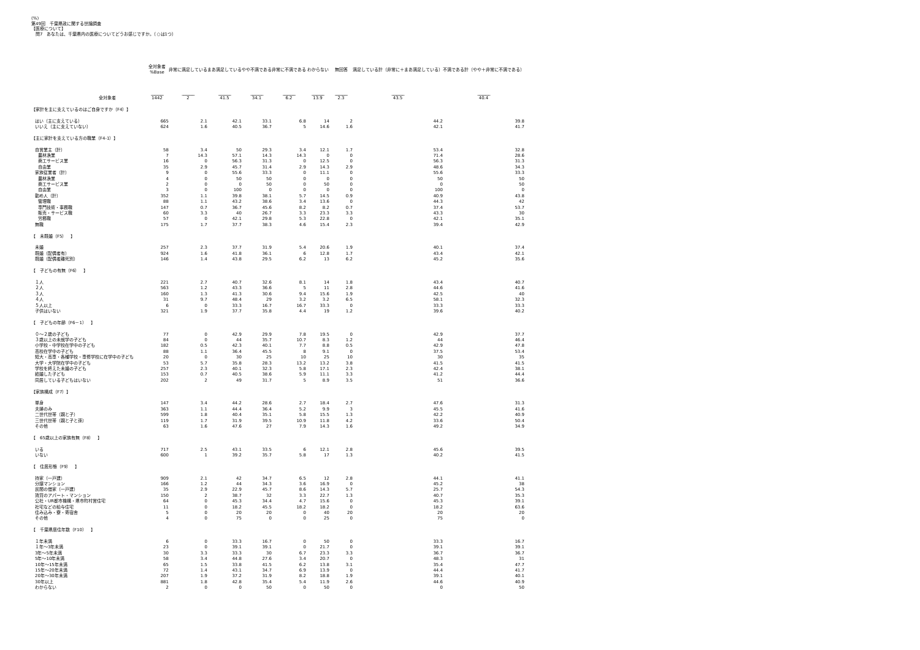(%)
第49回　千葉県政に関する世論調査
【医療について】
　問7　あなたは、千葉県内の医療についてどうお感じですか。（○は1つ）
| | 全対象者 %Base | 非常に満足している | まあ満足している | やや不満である | 非常に不満である | わからない | 無回答 | 満足している計（非常に＋まあ満足している） | 不満である計（やや＋非常に不満である） |
| --- | --- | --- | --- | --- | --- | --- | --- | --- | --- |
| | ________ | ________ | ________ | ________ | ________ | ________ | ________ | ________ | ________ |
| 全対象者 | 1442 | 2 | 41.5 | 34.1 | 6.2 | 13.9 | 2.3 | 43.5 | 40.4 |
| 【家計を主に支えているのはご自身ですか（F4）】 | | | | | | | | | |
| はい（主に支えている） | 665 | 2.1 | 42.1 | 33.1 | 6.8 | 14 | 2 | 44.2 | 39.8 |
| いいえ（主に支えていない） | 624 | 1.6 | 40.5 | 36.7 | 5 | 14.6 | 1.6 | 42.1 | 41.7 |
| 【主に家計を支えている方の職業（F4-1）】 | | | | | | | | | |
| 自営業主（計） | 58 | 3.4 | 50 | 29.3 | 3.4 | 12.1 | 1.7 | 53.4 | 32.8 |
| 農林漁業 | 7 | 14.3 | 57.1 | 14.3 | 14.3 | 0 | 0 | 71.4 | 28.6 |
| 商工サービス業 | 16 | 0 | 56.3 | 31.3 | 0 | 12.5 | 0 | 56.3 | 31.3 |
| 自由業 | 35 | 2.9 | 45.7 | 31.4 | 2.9 | 14.3 | 2.9 | 48.6 | 34.3 |
| 家族従業者（計） | 9 | 0 | 55.6 | 33.3 | 0 | 11.1 | 0 | 55.6 | 33.3 |
| 農林漁業 | 4 | 0 | 50 | 50 | 0 | 0 | 0 | 50 | 50 |
| 商工サービス業 | 2 | 0 | 0 | 50 | 0 | 50 | 0 | 0 | 50 |
| 自由業 | 3 | 0 | 100 | 0 | 0 | 0 | 0 | 100 | 0 |
| 勤め人（計） | 352 | 1.1 | 39.8 | 38.1 | 5.7 | 14.5 | 0.9 | 40.9 | 43.8 |
| 管理職 | 88 | 1.1 | 43.2 | 38.6 | 3.4 | 13.6 | 0 | 44.3 | 42 |
| 専門技術・事務職 | 147 | 0.7 | 36.7 | 45.6 | 8.2 | 8.2 | 0.7 | 37.4 | 53.7 |
| 販売・サービス職 | 60 | 3.3 | 40 | 26.7 | 3.3 | 23.3 | 3.3 | 43.3 | 30 |
| 労務職 | 57 | 0 | 42.1 | 29.8 | 5.3 | 22.8 | 0 | 42.1 | 35.1 |
| 無職 | 175 | 1.7 | 37.7 | 38.3 | 4.6 | 15.4 | 2.3 | 39.4 | 42.9 |
| 【 未既婚（F5） 】 | | | | | | | | | |
| 未婚 | 257 | 2.3 | 37.7 | 31.9 | 5.4 | 20.6 | 1.9 | 40.1 | 37.4 |
| 既婚（配偶者有） | 924 | 1.6 | 41.8 | 36.1 | 6 | 12.8 | 1.7 | 43.4 | 42.1 |
| 既婚（配偶者離死別） | 146 | 1.4 | 43.8 | 29.5 | 6.2 | 13 | 6.2 | 45.2 | 35.6 |
| 【 子どもの有無（F6） 】 | | | | | | | | | |
| １人 | 221 | 2.7 | 40.7 | 32.6 | 8.1 | 14 | 1.8 | 43.4 | 40.7 |
| ２人 | 563 | 1.2 | 43.3 | 36.6 | 5 | 11 | 2.8 | 44.6 | 41.6 |
| ３人 | 160 | 1.3 | 41.3 | 30.6 | 9.4 | 15.6 | 1.9 | 42.5 | 40 |
| ４人 | 31 | 9.7 | 48.4 | 29 | 3.2 | 3.2 | 6.5 | 58.1 | 32.3 |
| ５人以上 | 6 | 0 | 33.3 | 16.7 | 16.7 | 33.3 | 0 | 33.3 | 33.3 |
| 子供はいない | 321 | 1.9 | 37.7 | 35.8 | 4.4 | 19 | 1.2 | 39.6 | 40.2 |
| 【 子どもの年齢（F6－1） 】 | | | | | | | | | |
| ０～２歳の子ども | 77 | 0 | 42.9 | 29.9 | 7.8 | 19.5 | 0 | 42.9 | 37.7 |
| ３歳以上の未就学の子ども | 84 | 0 | 44 | 35.7 | 10.7 | 8.3 | 1.2 | 44 | 46.4 |
| 小学校・中学校在学中の子ども | 182 | 0.5 | 42.3 | 40.1 | 7.7 | 8.8 | 0.5 | 42.9 | 47.8 |
| 高校在学中の子ども | 88 | 1.1 | 36.4 | 45.5 | 8 | 9.1 | 0 | 37.5 | 53.4 |
| 短大・高専・各種学校・専修学校に在学中の子ども | 20 | 0 | 30 | 25 | 10 | 25 | 10 | 30 | 35 |
| 大学・大学院在学中の子ども | 53 | 5.7 | 35.8 | 28.3 | 13.2 | 13.2 | 3.8 | 41.5 | 41.5 |
| 学校を終えた未婚の子ども | 257 | 2.3 | 40.1 | 32.3 | 5.8 | 17.1 | 2.3 | 42.4 | 38.1 |
| 結婚した子ども | 153 | 0.7 | 40.5 | 38.6 | 5.9 | 11.1 | 3.3 | 41.2 | 44.4 |
| 同居している子どもはいない | 202 | 2 | 49 | 31.7 | 5 | 8.9 | 3.5 | 51 | 36.6 |
| 【家族構成（F7）】 | | | | | | | | | |
| 単身 | 147 | 3.4 | 44.2 | 28.6 | 2.7 | 18.4 | 2.7 | 47.6 | 31.3 |
| 夫婦のみ | 363 | 1.1 | 44.4 | 36.4 | 5.2 | 9.9 | 3 | 45.5 | 41.6 |
| 二世代世帯（親と子） | 599 | 1.8 | 40.4 | 35.1 | 5.8 | 15.5 | 1.3 | 42.2 | 40.9 |
| 三世代世帯（親と子と孫） | 119 | 1.7 | 31.9 | 39.5 | 10.9 | 11.8 | 4.2 | 33.6 | 50.4 |
| その他 | 63 | 1.6 | 47.6 | 27 | 7.9 | 14.3 | 1.6 | 49.2 | 34.9 |
| 【 65歳以上の家族有無（F8） 】 | | | | | | | | | |
| いる | 717 | 2.5 | 43.1 | 33.5 | 6 | 12.1 | 2.8 | 45.6 | 39.5 |
| いない | 600 | 1 | 39.2 | 35.7 | 5.8 | 17 | 1.3 | 40.2 | 41.5 |
| 【 住居形態（F9） 】 | | | | | | | | | |
| 持家（一戸建） | 909 | 2.1 | 42 | 34.7 | 6.5 | 12 | 2.8 | 44.1 | 41.1 |
| 分譲マンション | 166 | 1.2 | 44 | 34.3 | 3.6 | 16.9 | 0 | 45.2 | 38 |
| 民間の借家（一戸建） | 35 | 2.9 | 22.9 | 45.7 | 8.6 | 14.3 | 5.7 | 25.7 | 54.3 |
| 賃貸のアパート・マンション | 150 | 2 | 38.7 | 32 | 3.3 | 22.7 | 1.3 | 40.7 | 35.3 |
| 公社・UR都市機構・県市町村営住宅 | 64 | 0 | 45.3 | 34.4 | 4.7 | 15.6 | 0 | 45.3 | 39.1 |
| 社宅などの給与住宅 | 11 | 0 | 18.2 | 45.5 | 18.2 | 18.2 | 0 | 18.2 | 63.6 |
| 住み込み・寮・寄宿舎 | 5 | 0 | 20 | 20 | 0 | 40 | 20 | 20 | 20 |
| その他 | 4 | 0 | 75 | 0 | 0 | 25 | 0 | 75 | 0 |
| 【 千葉県居住年数（F10） 】 | | | | | | | | | |
| １年未満 | 6 | 0 | 33.3 | 16.7 | 0 | 50 | 0 | 33.3 | 16.7 |
| １年～3年未満 | 23 | 0 | 39.1 | 39.1 | 0 | 21.7 | 0 | 39.1 | 39.1 |
| 3年～5年未満 | 30 | 3.3 | 33.3 | 30 | 6.7 | 23.3 | 3.3 | 36.7 | 36.7 |
| 5年～10年未満 | 58 | 3.4 | 44.8 | 27.6 | 3.4 | 20.7 | 0 | 48.3 | 31 |
| 10年～15年未満 | 65 | 1.5 | 33.8 | 41.5 | 6.2 | 13.8 | 3.1 | 35.4 | 47.7 |
| 15年～20年未満 | 72 | 1.4 | 43.1 | 34.7 | 6.9 | 13.9 | 0 | 44.4 | 41.7 |
| 20年～30年未満 | 207 | 1.9 | 37.2 | 31.9 | 8.2 | 18.8 | 1.9 | 39.1 | 40.1 |
| 30年以上 | 881 | 1.8 | 42.8 | 35.4 | 5.4 | 11.9 | 2.6 | 44.6 | 40.9 |
| わからない | 2 | 0 | 0 | 50 | 0 | 50 | 0 | 0 | 50 |